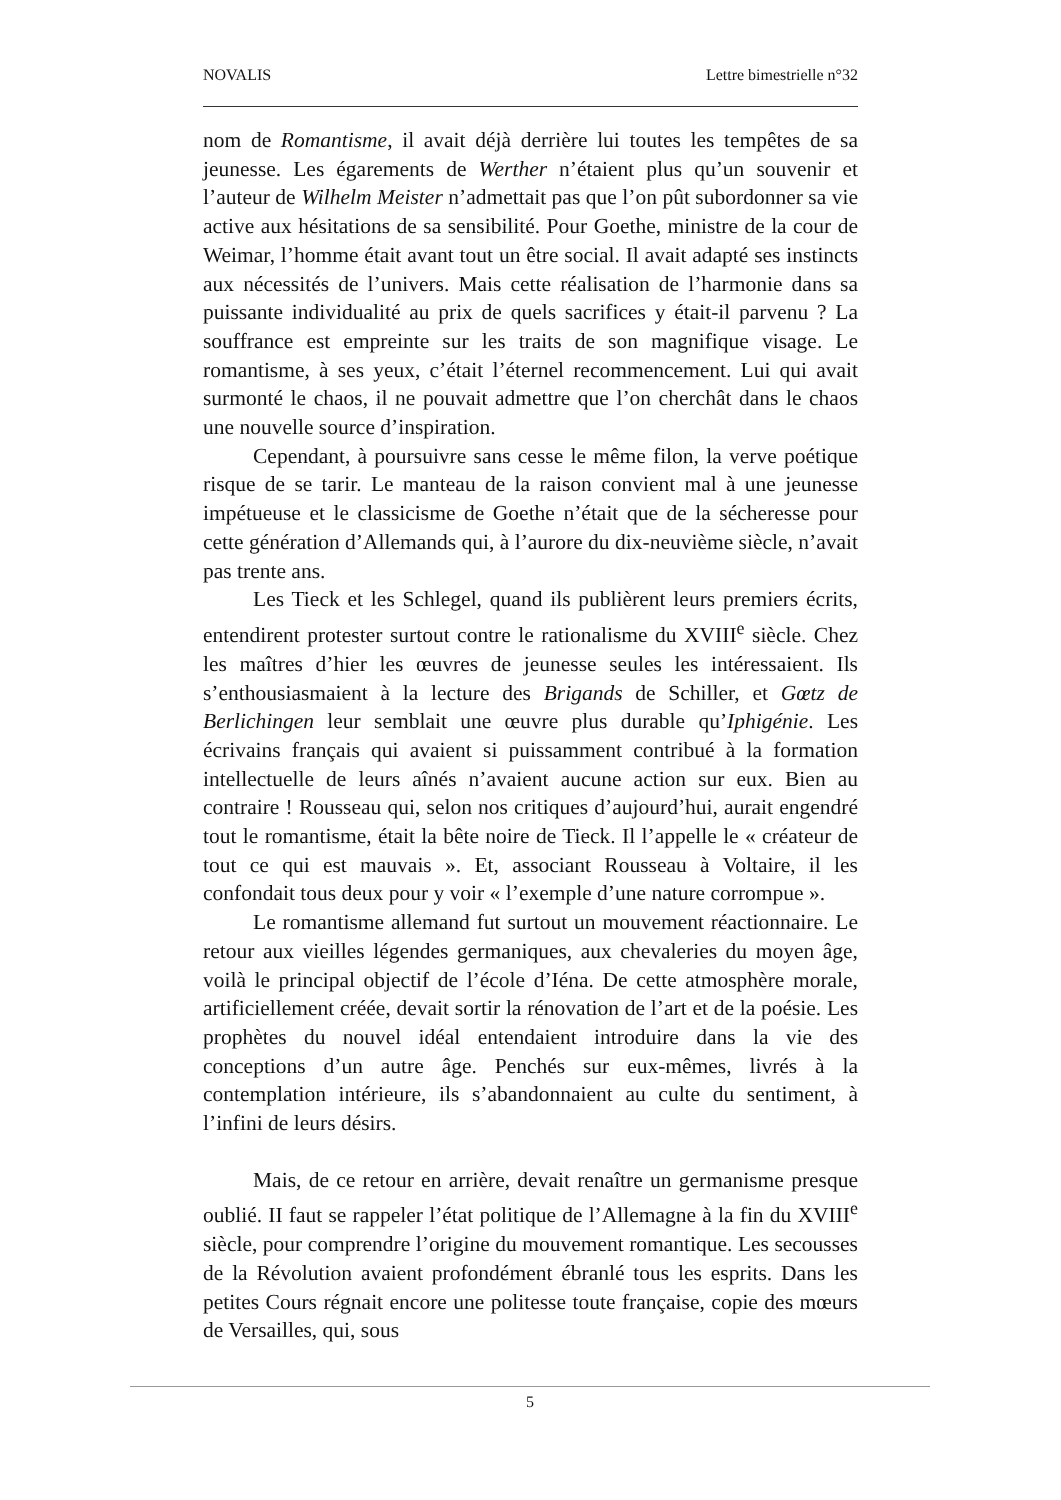NOVALIS Lettre bimestrielle n°32
nom de Romantisme, il avait déjà derrière lui toutes les tempêtes de sa jeunesse. Les égarements de Werther n’étaient plus qu’un souvenir et l’auteur de Wilhelm Meister n’admettait pas que l’on pût subordonner sa vie active aux hésitations de sa sensibilité. Pour Goethe, ministre de la cour de Weimar, l’homme était avant tout un être social. Il avait adapté ses instincts aux nécessités de l’univers. Mais cette réalisation de l’harmonie dans sa puissante individualité au prix de quels sacrifices y était-il parvenu ? La souffrance est empreinte sur les traits de son magnifique visage. Le romantisme, à ses yeux, c’était l’éternel recommencement. Lui qui avait surmonté le chaos, il ne pouvait admettre que l’on cherchât dans le chaos une nouvelle source d’inspiration.
Cependant, à poursuivre sans cesse le même filon, la verve poétique risque de se tarir. Le manteau de la raison convient mal à une jeunesse impétueuse et le classicisme de Goethe n’était que de la sécheresse pour cette génération d’Allemands qui, à l’aurore du dix-neuvième siècle, n’avait pas trente ans.
Les Tieck et les Schlegel, quand ils publièrent leurs premiers écrits, entendirent protester surtout contre le rationalisme du XVIII<sup>e</sup> siècle. Chez les maîtres d’hier les œuvres de jeunesse seules les intéressaient. Ils s’enthousiasmaient à la lecture des Brigands de Schiller, et Gœtz de Berlichingen leur semblait une œuvre plus durable qu’Iphigénie. Les écrivains français qui avaient si puissamment contribué à la formation intellectuelle de leurs aînés n’avaient aucune action sur eux. Bien au contraire ! Rousseau qui, selon nos critiques d’aujourd’hui, aurait engendré tout le romantisme, était la bête noire de Tieck. Il l’appelle le « créateur de tout ce qui est mauvais ». Et, associant Rousseau à Voltaire, il les confondait tous deux pour y voir « l’exemple d’une nature corrompue ».
Le romantisme allemand fut surtout un mouvement réactionnaire. Le retour aux vieilles légendes germaniques, aux chevaleries du moyen âge, voilà le principal objectif de l’école d’Iéna. De cette atmosphère morale, artificiellement créée, devait sortir la rénovation de l’art et de la poésie. Les prophètes du nouvel idéal entendaient introduire dans la vie des conceptions d’un autre âge. Penchés sur eux-mêmes, livrés à la contemplation intérieure, ils s’abandonnaient au culte du sentiment, à l’infini de leurs désirs.
Mais, de ce retour en arrière, devait renaître un germanisme presque oublié. II faut se rappeler l’état politique de l’Allemagne à la fin du XVIII<sup>e</sup> siècle, pour comprendre l’origine du mouvement romantique. Les secousses de la Révolution avaient profondément ébranlé tous les esprits. Dans les petites Cours régnait encore une politesse toute française, copie des mœurs de Versailles, qui, sous
5